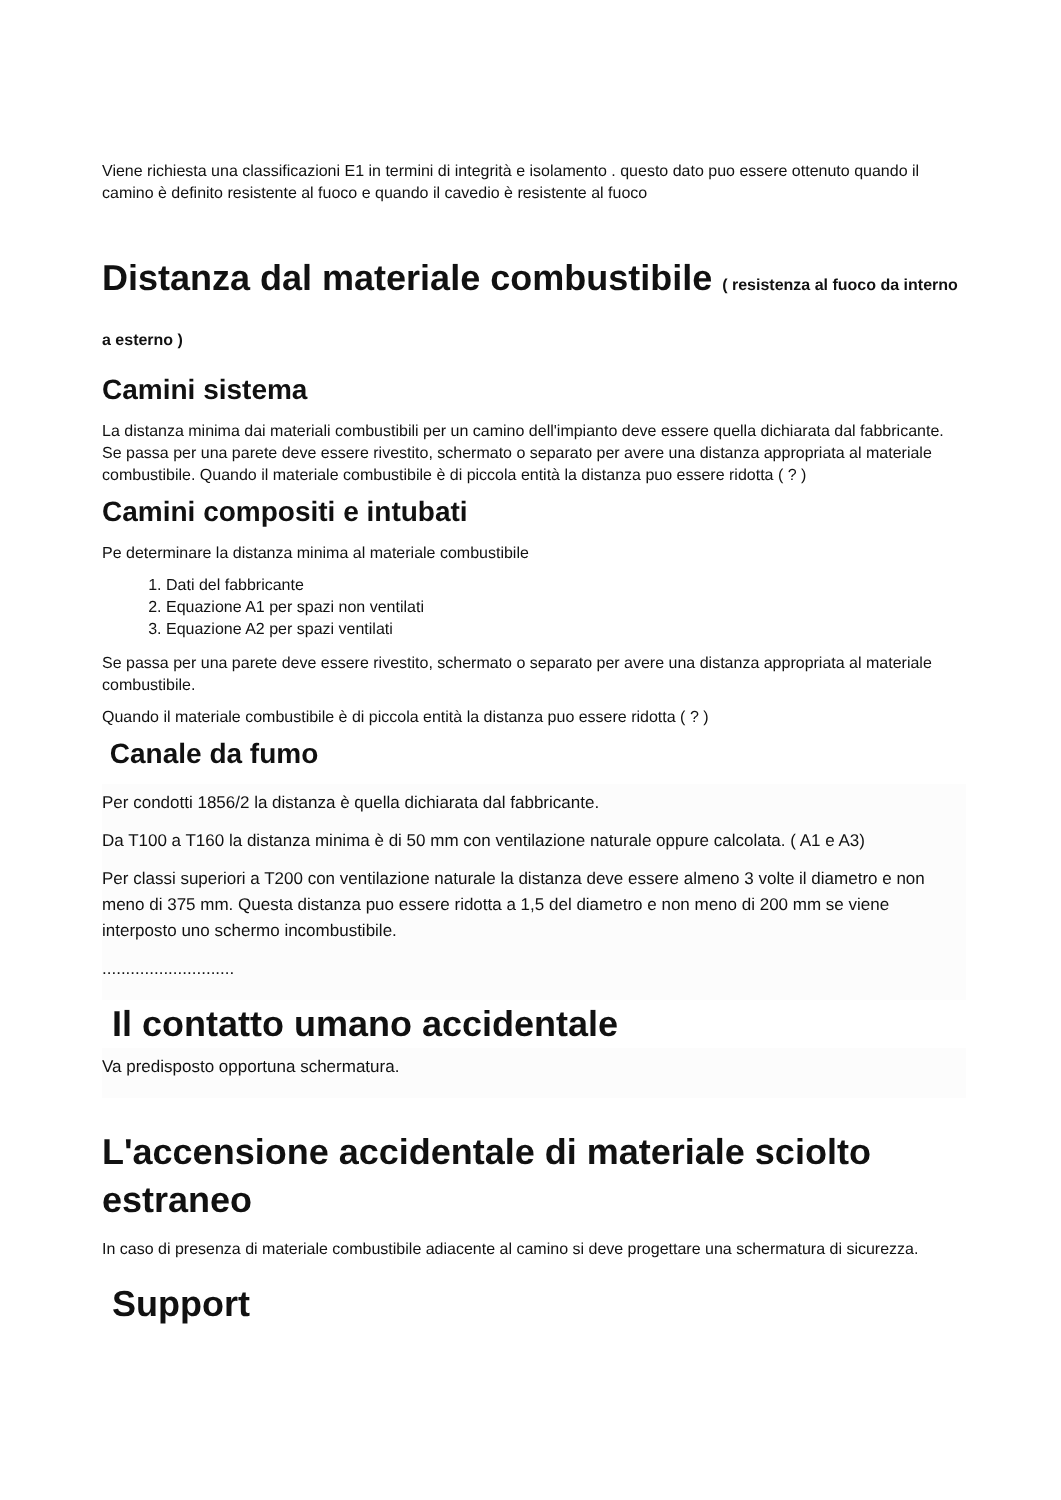Viene richiesta una classificazioni E1 in termini di integrità e isolamento . questo dato puo essere ottenuto quando il camino è definito resistente al fuoco e quando il cavedio è resistente al fuoco
Distanza dal materiale combustibile ( resistenza al fuoco da interno a esterno )
Camini sistema
La distanza minima dai materiali combustibili per un camino dell'impianto deve essere quella dichiarata dal fabbricante. Se passa per una parete deve essere rivestito, schermato o separato per avere una distanza appropriata al materiale combustibile. Quando il materiale combustibile è di piccola entità la distanza puo essere ridotta ( ? )
Camini compositi e intubati
Pe determinare la distanza minima al materiale combustibile
1. Dati del fabbricante
2. Equazione A1 per spazi non ventilati
3. Equazione A2 per spazi ventilati
Se passa per una parete deve essere rivestito, schermato o separato per avere una distanza appropriata al materiale combustibile.
Quando il materiale combustibile è di piccola entità la distanza puo essere ridotta ( ? )
Canale da fumo
Per condotti 1856/2 la distanza è quella dichiarata dal fabbricante.
Da T100 a T160 la distanza minima è di 50 mm con ventilazione naturale oppure calcolata. ( A1 e A3)
Per classi superiori a T200 con ventilazione naturale la distanza deve essere almeno 3 volte il diametro e non meno di 375 mm. Questa distanza puo essere ridotta a 1,5 del diametro e non meno di 200 mm se viene interposto uno schermo incombustibile.
............................
Il contatto umano accidentale
Va predisposto opportuna schermatura.
L'accensione accidentale di materiale sciolto estraneo
In caso di presenza di materiale combustibile adiacente al camino si deve progettare una schermatura di sicurezza.
Support